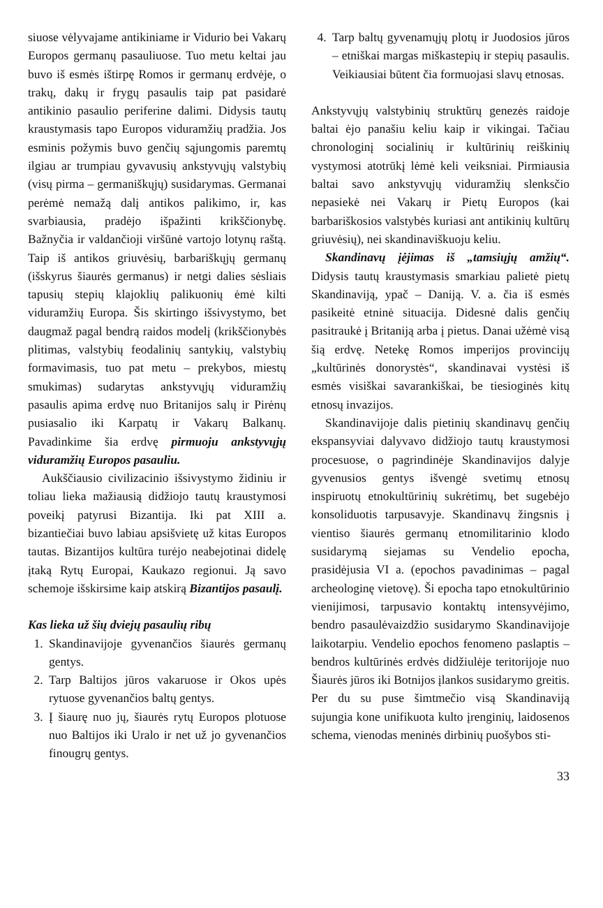siuose vėlyvajame antikiniame ir Vidurio bei Vakarų Europos germanų pasauliuose. Tuo metu keltai jau buvo iš esmės ištirpę Romos ir germanų erdvėje, o trakų, dakų ir frygų pasaulis taip pat pasidarė antikinio pasaulio periferine dalimi. Didysis tautų kraustymasis tapo Europos viduramžių pradžia. Jos esminis požymis buvo genčių sąjungomis paremtų ilgiau ar trumpiau gyvavusių ankstyvųjų valstybių (visų pirma – germaniškųjų) susidarymas. Germanai perėmė nemažą dalį antikos palikimo, ir, kas svarbiausia, pradėjo išpažinti krikščionybę. Bažnyčia ir valdančioji viršūnė vartojo lotynų raštą. Taip iš antikos griuvėsių, barbariškųjų germanų (išskyrus šiaurės germanus) ir netgi dalies sėsliais tapusių stepių klajoklių palikuonių ėmė kilti viduramžių Europa. Šis skirtingo išsivystymo, bet daugmaž pagal bendrą raidos modelį (krikščionybės plitimas, valstybių feodalinių santykių, valstybių formavimasis, tuo pat metu – prekybos, miestų smukimas) sudarytas ankstyvųjų viduramžių pasaulis apima erdvę nuo Britanijos salų ir Pirėnų pusiasalio iki Karpatų ir Vakarų Balkanų. Pavadinkime šia erdvę pirmuoju ankstyvųjų viduramžių Europos pasauliu.
Aukščiausio civilizacinio išsivystymo židiniu ir toliau lieka mažiausią didžiojo tautų kraustymosi poveikį patyrusi Bizantija. Iki pat XIII a. bizantiečiai buvo labiau apsišvietę už kitas Europos tautas. Bizantijos kultūra turėjo neabejotinai didelę įtaką Rytų Europai, Kaukazo regionui. Ją savo schemoje išskirsime kaip atskirą Bizantijos pasaulį.
Kas lieka už šių dviejų pasaulių ribų
1. Skandinavijoje gyvenančios šiaurės germanų gentys.
2. Tarp Baltijos jūros vakaruose ir Okos upės rytuose gyvenančios baltų gentys.
3. Į šiaurę nuo jų, šiaurės rytų Europos plotuose nuo Baltijos iki Uralo ir net už jo gyvenančios finougrų gentys.
4. Tarp baltų gyvenamųjų plotų ir Juodosios jūros – etniškai margas miškastepių ir stepių pasaulis. Veikiausiai būtent čia formuojasi slavų etnosas.
Ankstyvųjų valstybinių struktūrų genezės raidoje baltai ėjo panašiu keliu kaip ir vikingai. Tačiau chronologinį socialinių ir kultūrinių reiškinių vystymosi atotrūkį lėmė keli veiksniai. Pirmiausia baltai savo ankstyvųjų viduramžių slenksčio nepasiekė nei Vakarų ir Pietų Europos (kai barbariškosios valstybės kuriasi ant antikinių kultūrų griuvėsių), nei skandinaviškuoju keliu.
Skandinavų įėjimas iš „tamsiųjų amžių“. Didysis tautų kraustymasis smarkiau palietė pietų Skandinaviją, ypač – Daniją. V. a. čia iš esmės pasikeitė etninė situacija. Didesnė dalis genčių pasitraukė į Britaniją arba į pietus. Danai užėmė visą šią erdvę. Netekę Romos imperijos provincijų „kultūrinės donorystės“, skandinavai vystėsi iš esmės visiškai savarankiškai, be tiesioginės kitų etnosų invazijos.
Skandinavijoje dalis pietinių skandinavų genčių ekspansyviai dalyvavo didžiojo tautų kraustymosi procesuose, o pagrindinėje Skandinavijos dalyje gyvenusios gentys išvengė svetimų etnosų inspiruotų etnokultūrinių sukrėtimų, bet sugebėjo konsoliduotis tarpusavyje. Skandinavų žingsnis į vientiso šiaurės germanų etnomilitarinio klodo susidarymą siejamas su Vendelio epocha, prasidėjusia VI a. (epochos pavadinimas – pagal archeologinę vietovę). Ši epocha tapo etnokultūrinio vienijimosi, tarpusavio kontaktų intensyvėjimo, bendro pasaulėvaizdžio susidarymo Skandinavijoje laikotarpiu. Vendelio epochos fenomeno paslaptis – bendros kultūrinės erdvės didžiulėje teritorijoje nuo Šiaurės jūros iki Botnijos įlankos susidarymo greitis. Per du su puse šimtmečio visą Skandinaviją sujungia kone unifikuota kulto įrenginių, laidosenos schema, vienodas meninės dirbinių puošybos sti-
33